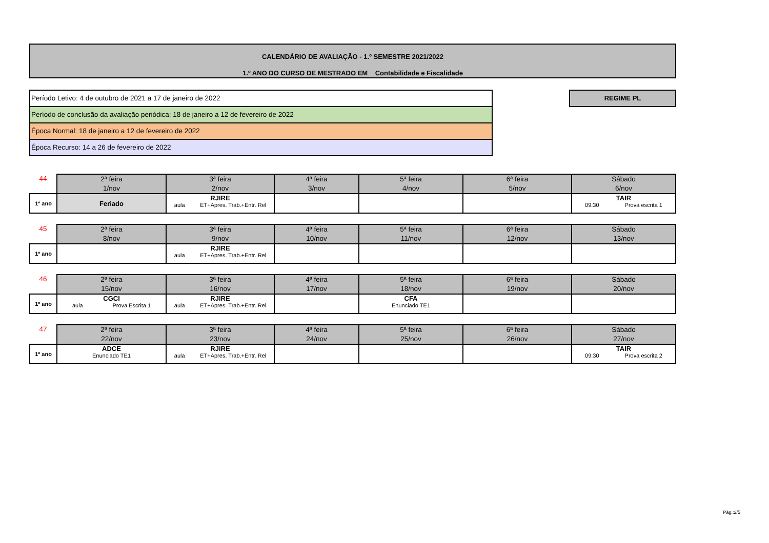CALENDÁRIO DE AVALIAÇÃO - 1.º SEMESTRE 2021/2022
1.º ANO DO CURSO DE MESTRADO EM Contabilidade e Fiscalidade
Período Letivo: 4 de outubro de 2021 a 17 de janeiro de 2022
Período de conclusão da avaliação periódica: 18 de janeiro a 12 de fevereiro de 2022
Época Normal: 18 de janeiro a 12 de fevereiro de 2022
Época Recurso: 14 a 26 de fevereiro de 2022
REGIME PL
| 44 | 2ª feira 1/nov | 3ª feira 2/nov | 4ª feira 3/nov | 5ª feira 4/nov | 6ª feira 5/nov | Sábado 6/nov |
| --- | --- | --- | --- | --- | --- | --- |
| 1º ano | Feriado | RJIRE aula ET+Apres. Trab.+Entr. Rel | | | | TAIR 09:30 Prova escrita 1 |
| 45 | 2ª feira 8/nov | 3ª feira 9/nov | 4ª feira 10/nov | 5ª feira 11/nov | 6ª feira 12/nov | Sábado 13/nov |
| --- | --- | --- | --- | --- | --- | --- |
| 1º ano | | RJIRE aula ET+Apres. Trab.+Entr. Rel | | | | |
| 46 | 2ª feira 15/nov | 3ª feira 16/nov | 4ª feira 17/nov | 5ª feira 18/nov | 6ª feira 19/nov | Sábado 20/nov |
| --- | --- | --- | --- | --- | --- | --- |
| 1º ano | CGCI aula Prova Escrita 1 | RJIRE aula ET+Apres. Trab.+Entr. Rel | | CFA Enunciado TE1 | | |
| 47 | 2ª feira 22/nov | 3ª feira 23/nov | 4ª feira 24/nov | 5ª feira 25/nov | 6ª feira 26/nov | Sábado 27/nov |
| --- | --- | --- | --- | --- | --- | --- |
| 1º ano | ADCE Enunciado TE1 | RJIRE aula ET+Apres. Trab.+Entr. Rel | | | | TAIR 09:30 Prova escrita 2 |
Pág.:2/5